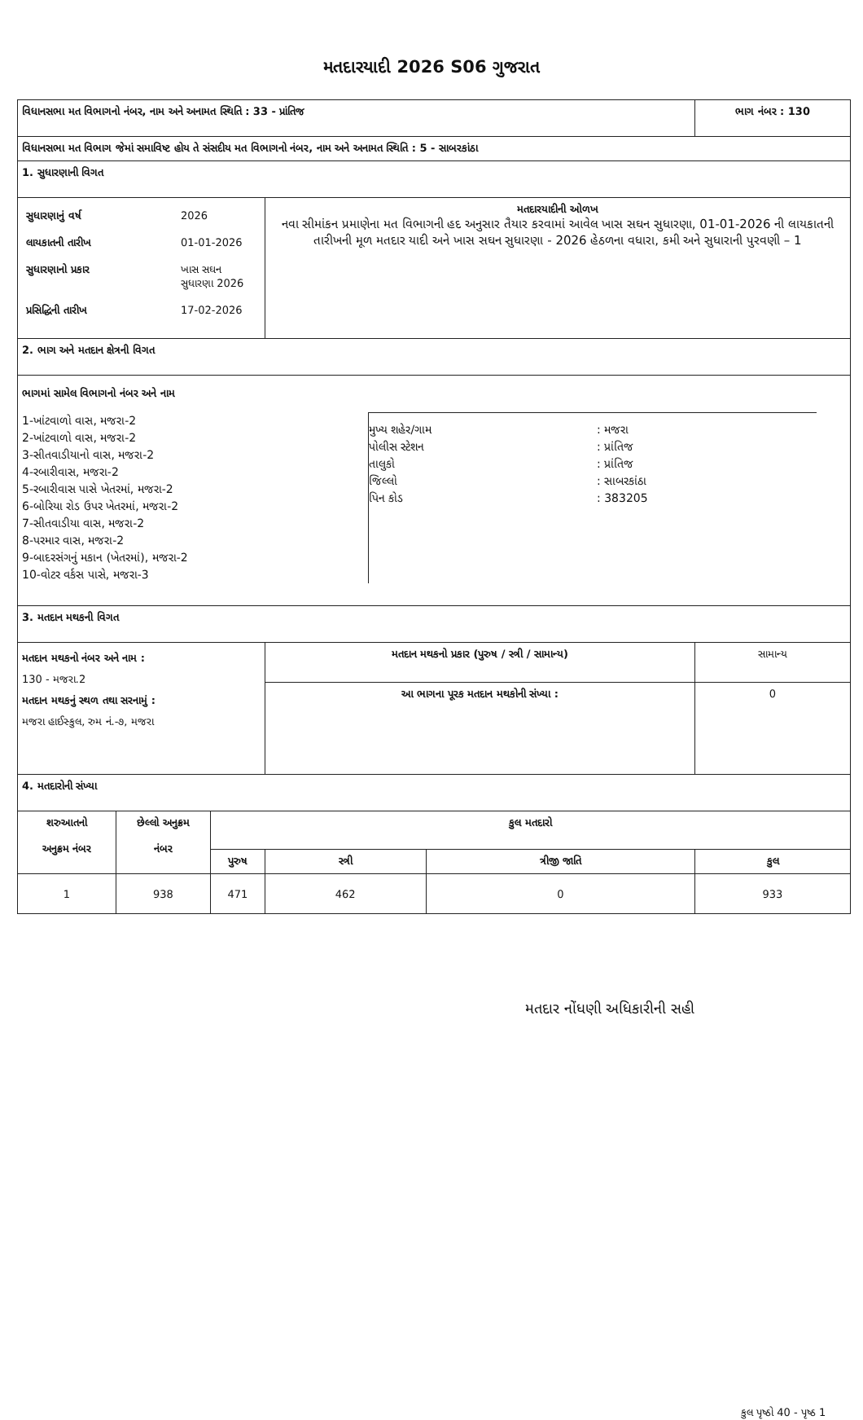મતદારયાદી 2026 S06 ગુજરાત
| વિધાનસભા મત વિભાગનો નંબર, નામ અને અનામત સ્થિતિ : 33 - પ્રાંતિજ | | | | | ભાગ નંબર : 130 |
| વિધાનસભા મત વિભાગ જેમાં સમાવિષ્ટ હોય તે સંસદીય મત વિભાગનો નંબર, નામ અને અનામત સ્થિતિ : 5 - સાબરકાંઠા | | | | | |
| 1. સુધારણાની વિગત | | | | | |
| / સુધારણાનું વર્ષ / 2026 / / લાયકાતની તારીખ / 01-01-2026 / / સુધારણાનો પ્રકાર / ખાસ સઘન સુધારણા 2026 / / પ્રસિદ્ધિની તારીખ / 17-02-2026 / | | | મતદારયાદીની ઓળખ નવા સીમાંકન પ્રમાણેના મત વિભાગની હદ અનુસાર તૈયાર કરવામાં આવેલ ખાસ સઘન સુધારણા, 01-01-2026 ની લાયકાતની તારીખની મૂળ મતદાર યાદી અને ખાસ સઘન સુધારણા - 2026 હેઠળના વધારા, કમી અને સુધારાની પુરવણી – 1 | | |
| 2. ભાગ અને મતદાન ક્ષેત્રની વિગત | | | | | |
| ભાગમાં સામેલ વિભાગનો નંબર અને નામ 1-ખાંટવાળો વાસ, મજરા-2 2-ખાંટવાળો વાસ, મજરા-2 3-સીતવાડીયાનો વાસ, મજરા-2 4-રબારીવાસ, મજરા-2 5-રબારીવાસ પાસે ખેતરમાં, મજરા-2 6-બોરિયા રોડ ઉપર ખેતરમાં, મજરા-2 7-સીતવાડીયા વાસ, મજરા-2 8-પરમાર વાસ, મજરા-2 9-બાદરસંગનું મકાન (ખેતરમાં), મજરા-2 10-વોટર વર્કસ પાસે, મજરા-3 મુખ્ય શહેર/ગામ પોલીસ સ્ટેશન તાલુકો જિલ્લો પિન કોડ : મજરા : પ્રાંતિજ : પ્રાંતિજ : સાબરકાંઠા : 383205 | | | | | |
| 3. મતદાન મથકની વિગત | | | | | |
| મતદાન મથકનો નંબર અને નામ : 130 - મજરા.2 મતદાન મથકનું સ્થળ તથા સરનામું : મજરા હાઈસ્કુલ, રુમ નં.-૭, મજરા | | | મતદાન મથકનો પ્રકાર (પુરુષ / સ્ત્રી / સામાન્ય) | | સામાન્ય |
| | | | આ ભાગના પૂરક મતદાન મથકોની સંખ્યા : | | 0 |
| 4. મતદારોની સંખ્યા | | | | | |
| શરુઆતનો અનુક્રમ નંબર | છેલ્લો અનુક્રમ નંબર | કુલ મતદારો | | | |
| | | પુરુષ | સ્ત્રી | ત્રીજી જાતિ | કુલ |
| 1 | 938 | 471 | 462 | 0 | 933 |
મતદાર નોંધણી અધિકારીની સહી
કુલ પૃષ્ઠો 40 - પૃષ્ઠ 1